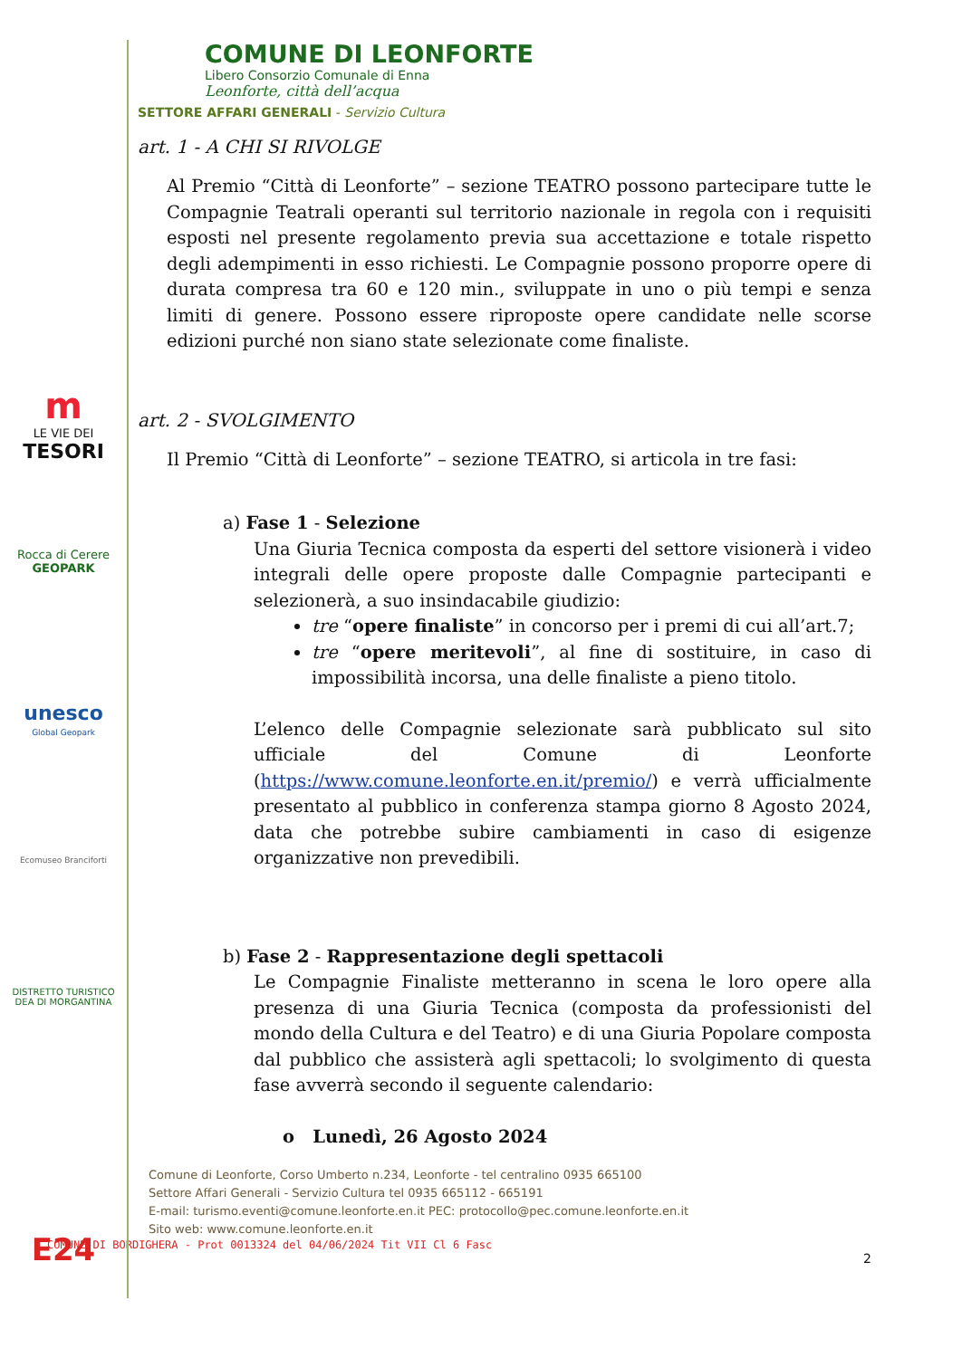m
LE VIE DEI
TESORI
Rocca di Cerere
GEOPARK
unesco
Global Geopark
Ecomuseo Branciforti
DISTRETTO TURISTICO DEA DI MORGANTINA
E24
COMUNE DI LEONFORTE
Libero Consorzio Comunale di Enna
Leonforte, città dell’acqua
SETTORE AFFARI GENERALI - Servizio Cultura
art. 1 - A CHI SI RIVOLGE
Al Premio “Città di Leonforte” – sezione TEATRO possono partecipare tutte le Compagnie Teatrali operanti sul territorio nazionale in regola con i requisiti esposti nel presente regolamento previa sua accettazione e totale rispetto degli adempimenti in esso richiesti. Le Compagnie possono proporre opere di durata compresa tra 60 e 120 min., sviluppate in uno o più tempi e senza limiti di genere. Possono essere riproposte opere candidate nelle scorse edizioni purché non siano state selezionate come finaliste.
art. 2 - SVOLGIMENTO
Il Premio “Città di Leonforte” – sezione TEATRO, si articola in tre fasi:
a) Fase 1 - Selezione
Una Giuria Tecnica composta da esperti del settore visionerà i video integrali delle opere proposte dalle Compagnie partecipanti e selezionerà, a suo insindacabile giudizio:
tre “opere finaliste” in concorso per i premi di cui all’art.7;
tre “opere meritevoli”, al fine di sostituire, in caso di impossibilità incorsa, una delle finaliste a pieno titolo.
L’elenco delle Compagnie selezionate sarà pubblicato sul sito ufficiale del Comune di Leonforte (https://www.comune.leonforte.en.it/premio/) e verrà ufficialmente presentato al pubblico in conferenza stampa giorno 8 Agosto 2024, data che potrebbe subire cambiamenti in caso di esigenze organizzative non prevedibili.
b) Fase 2 - Rappresentazione degli spettacoli
Le Compagnie Finaliste metteranno in scena le loro opere alla presenza di una Giuria Tecnica (composta da professionisti del mondo della Cultura e del Teatro) e di una Giuria Popolare composta dal pubblico che assisterà agli spettacoli; lo svolgimento di questa fase avverrà secondo il seguente calendario:
o Lunedì, 26 Agosto 2024
Comune di Leonforte, Corso Umberto n.234, Leonforte - tel centralino 0935 665100
Settore Affari Generali - Servizio Cultura tel 0935 665112 - 665191
E-mail: turismo.eventi@comune.leonforte.en.it PEC: protocollo@pec.comune.leonforte.en.it
Sito web: www.comune.leonforte.en.it
COMUNE DI BORDIGHERA - Prot 0013324 del 04/06/2024 Tit VII Cl 6 Fasc
2